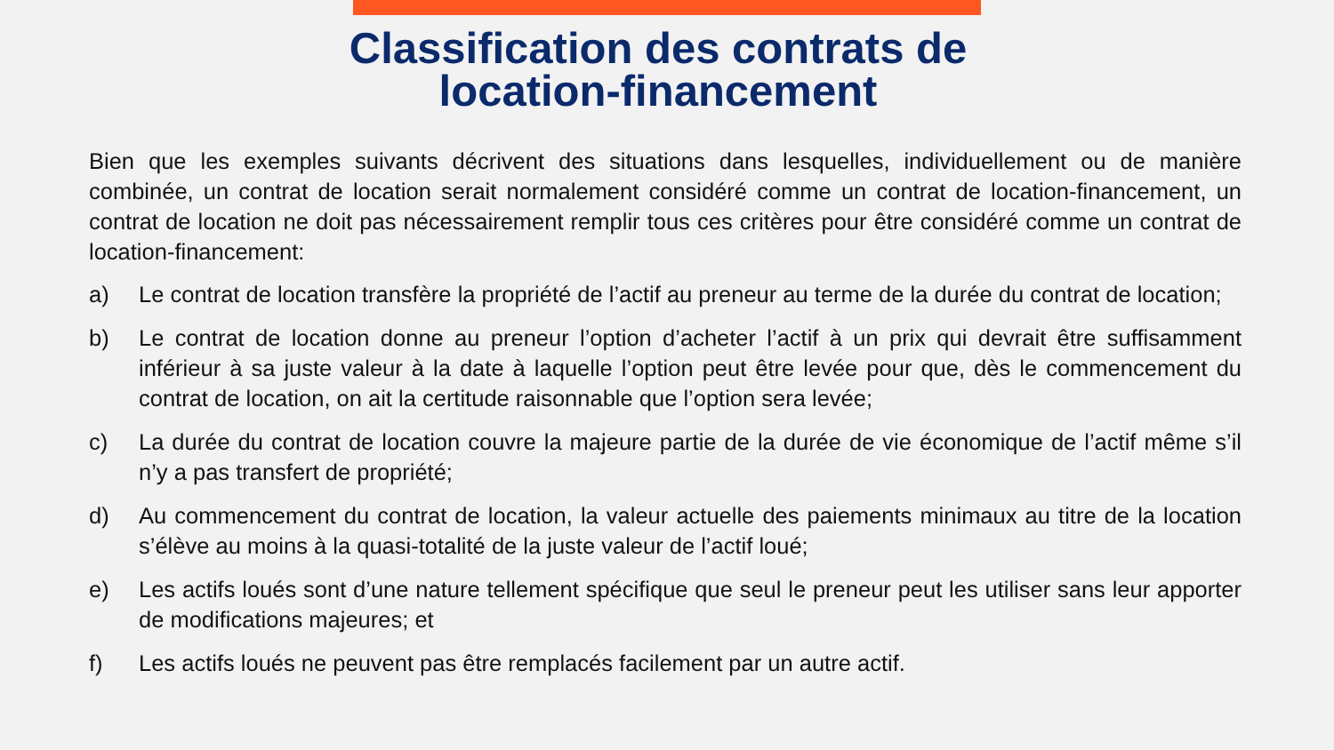Classification des contrats de
location-financement
Bien que les exemples suivants décrivent des situations dans lesquelles, individuellement ou de manière combinée, un contrat de location serait normalement considéré comme un contrat de location-financement, un contrat de location ne doit pas nécessairement remplir tous ces critères pour être considéré comme un contrat de location-financement:
a) Le contrat de location transfère la propriété de l’actif au preneur au terme de la durée du contrat de location;
b) Le contrat de location donne au preneur l’option d’acheter l’actif à un prix qui devrait être suffisamment inférieur à sa juste valeur à la date à laquelle l’option peut être levée pour que, dès le commencement du contrat de location, on ait la certitude raisonnable que l’option sera levée;
c) La durée du contrat de location couvre la majeure partie de la durée de vie économique de l’actif même s’il n’y a pas transfert de propriété;
d) Au commencement du contrat de location, la valeur actuelle des paiements minimaux au titre de la location s’élève au moins à la quasi-totalité de la juste valeur de l’actif loué;
e) Les actifs loués sont d’une nature tellement spécifique que seul le preneur peut les utiliser sans leur apporter de modifications majeures; et
f) Les actifs loués ne peuvent pas être remplacés facilement par un autre actif.